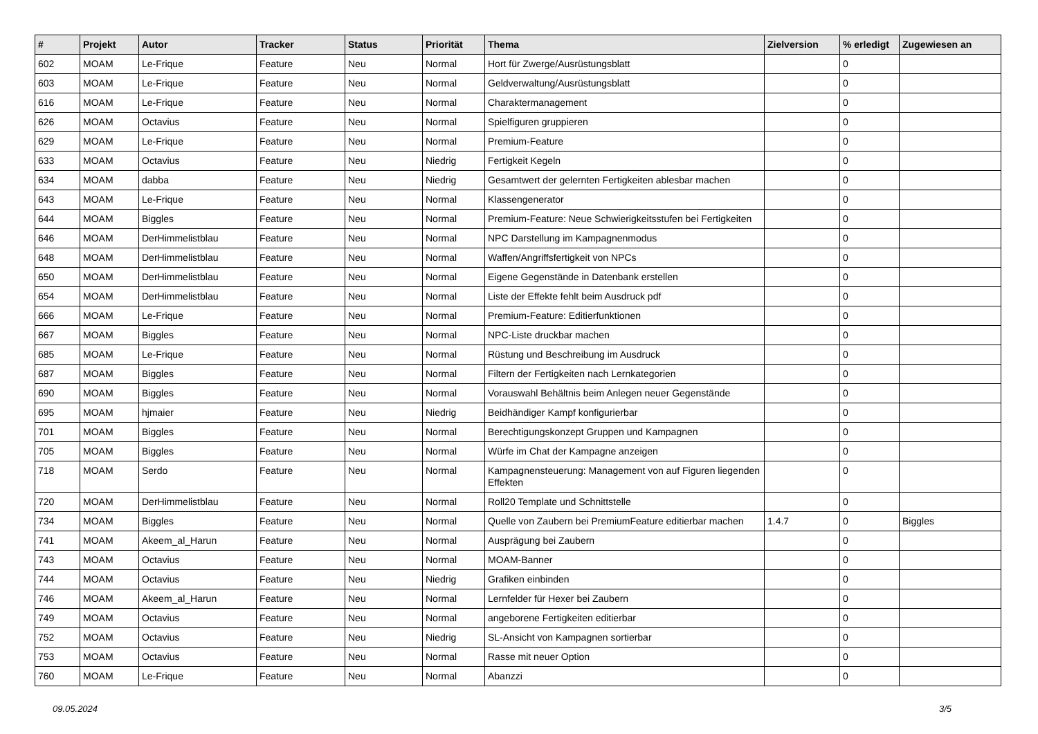| # | Projekt | Autor | Tracker | Status | Priorität | Thema | Zielversion | % erledigt | Zugewiesen an |
| --- | --- | --- | --- | --- | --- | --- | --- | --- | --- |
| 602 | MOAM | Le-Frique | Feature | Neu | Normal | Hort für Zwerge/Ausrüstungsblatt | | 0 | |
| 603 | MOAM | Le-Frique | Feature | Neu | Normal | Geldverwaltung/Ausrüstungsblatt | | 0 | |
| 616 | MOAM | Le-Frique | Feature | Neu | Normal | Charaktermanagement | | 0 | |
| 626 | MOAM | Octavius | Feature | Neu | Normal | Spielfiguren gruppieren | | 0 | |
| 629 | MOAM | Le-Frique | Feature | Neu | Normal | Premium-Feature | | 0 | |
| 633 | MOAM | Octavius | Feature | Neu | Niedrig | Fertigkeit Kegeln | | 0 | |
| 634 | MOAM | dabba | Feature | Neu | Niedrig | Gesamtwert der gelernten Fertigkeiten ablesbar machen | | 0 | |
| 643 | MOAM | Le-Frique | Feature | Neu | Normal | Klassengenerator | | 0 | |
| 644 | MOAM | Biggles | Feature | Neu | Normal | Premium-Feature: Neue Schwierigkeitsstufen bei Fertigkeiten | | 0 | |
| 646 | MOAM | DerHimmelistblau | Feature | Neu | Normal | NPC Darstellung im Kampagnenmodus | | 0 | |
| 648 | MOAM | DerHimmelistblau | Feature | Neu | Normal | Waffen/Angriffsfertigkeit von NPCs | | 0 | |
| 650 | MOAM | DerHimmelistblau | Feature | Neu | Normal | Eigene Gegenstände in Datenbank erstellen | | 0 | |
| 654 | MOAM | DerHimmelistblau | Feature | Neu | Normal | Liste der Effekte fehlt beim Ausdruck pdf | | 0 | |
| 666 | MOAM | Le-Frique | Feature | Neu | Normal | Premium-Feature: Editierfunktionen | | 0 | |
| 667 | MOAM | Biggles | Feature | Neu | Normal | NPC-Liste druckbar machen | | 0 | |
| 685 | MOAM | Le-Frique | Feature | Neu | Normal | Rüstung und Beschreibung im Ausdruck | | 0 | |
| 687 | MOAM | Biggles | Feature | Neu | Normal | Filtern der Fertigkeiten nach Lernkategorien | | 0 | |
| 690 | MOAM | Biggles | Feature | Neu | Normal | Vorauswahl Behältnis beim Anlegen neuer Gegenstände | | 0 | |
| 695 | MOAM | hjmaier | Feature | Neu | Niedrig | Beidhändiger Kampf konfigurierbar | | 0 | |
| 701 | MOAM | Biggles | Feature | Neu | Normal | Berechtigungskonzept Gruppen und Kampagnen | | 0 | |
| 705 | MOAM | Biggles | Feature | Neu | Normal | Würfe im Chat der Kampagne anzeigen | | 0 | |
| 718 | MOAM | Serdo | Feature | Neu | Normal | Kampagnensteuerung: Management von auf Figuren liegenden Effekten | | 0 | |
| 720 | MOAM | DerHimmelistblau | Feature | Neu | Normal | Roll20 Template und Schnittstelle | | 0 | |
| 734 | MOAM | Biggles | Feature | Neu | Normal | Quelle von Zaubern bei PremiumFeature editierbar machen | 1.4.7 | 0 | Biggles |
| 741 | MOAM | Akeem_al_Harun | Feature | Neu | Normal | Ausprägung bei Zaubern | | 0 | |
| 743 | MOAM | Octavius | Feature | Neu | Normal | MOAM-Banner | | 0 | |
| 744 | MOAM | Octavius | Feature | Neu | Niedrig | Grafiken einbinden | | 0 | |
| 746 | MOAM | Akeem_al_Harun | Feature | Neu | Normal | Lernfelder für Hexer bei Zaubern | | 0 | |
| 749 | MOAM | Octavius | Feature | Neu | Normal | angeborene Fertigkeiten editierbar | | 0 | |
| 752 | MOAM | Octavius | Feature | Neu | Niedrig | SL-Ansicht von Kampagnen sortierbar | | 0 | |
| 753 | MOAM | Octavius | Feature | Neu | Normal | Rasse mit neuer Option | | 0 | |
| 760 | MOAM | Le-Frique | Feature | Neu | Normal | Abanzzi | | 0 | |
09.05.2024 3/5